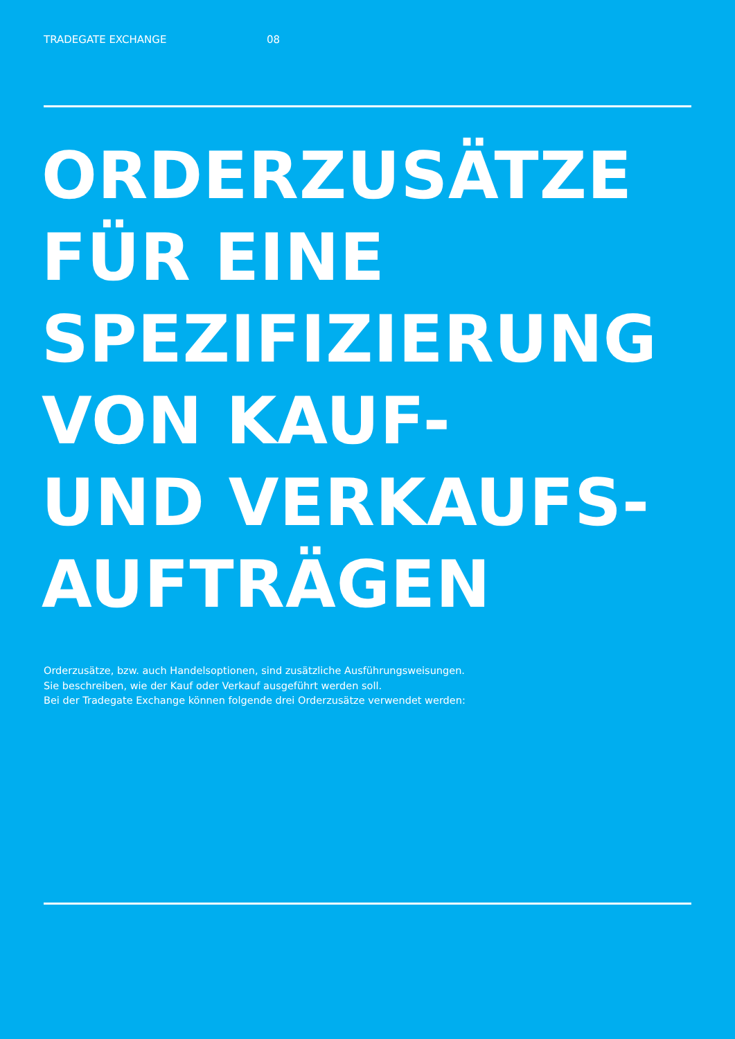TRADEGATE EXCHANGE 08
ORDERZUSÄTZE
FÜR EINE
SPEZIFIZIERUNG
VON KAUF-
UND VERKAUFS-
AUFTRÄGEN
Orderzusätze, bzw. auch Handelsoptionen, sind zusätzliche Ausführungsweisungen.
Sie beschreiben, wie der Kauf oder Verkauf ausgeführt werden soll.
Bei der Tradegate Exchange können folgende drei Orderzusätze verwendet werden: